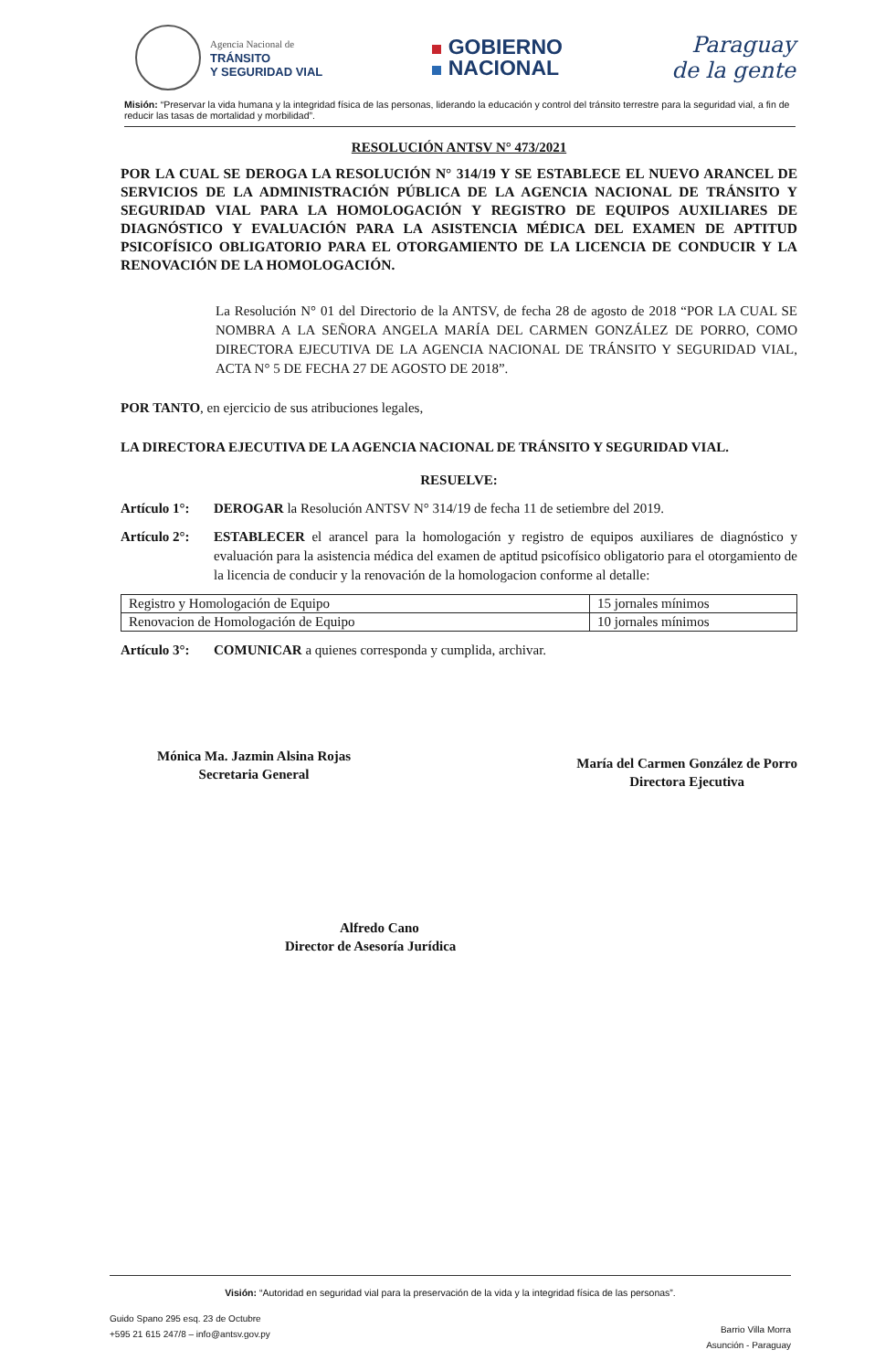Agencia Nacional de
TRÁNSITO
Y SEGURIDAD VIAL
GOBIERNO
NACIONAL
Paraguay
de la gente
Misión: “Preservar la vida humana y la integridad física de las personas, liderando la educación y control del tránsito terrestre para la seguridad vial, a fin de reducir las tasas de mortalidad y morbilidad”.
RESOLUCIÓN ANTSV N° 473/2021
POR LA CUAL SE DEROGA LA RESOLUCIÓN N° 314/19 Y SE ESTABLECE EL NUEVO ARANCEL DE SERVICIOS DE LA ADMINISTRACIÓN PÚBLICA DE LA AGENCIA NACIONAL DE TRÁNSITO Y SEGURIDAD VIAL PARA LA HOMOLOGACIÓN Y REGISTRO DE EQUIPOS AUXILIARES DE DIAGNÓSTICO Y EVALUACIÓN PARA LA ASISTENCIA MÉDICA DEL EXAMEN DE APTITUD PSICOFÍSICO OBLIGATORIO PARA EL OTORGAMIENTO DE LA LICENCIA DE CONDUCIR Y LA RENOVACIÓN DE LA HOMOLOGACIÓN.
La Resolución N° 01 del Directorio de la ANTSV, de fecha 28 de agosto de 2018 “POR LA CUAL SE NOMBRA A LA SEÑORA ANGELA MARÍA DEL CARMEN GONZÁLEZ DE PORRO, COMO DIRECTORA EJECUTIVA DE LA AGENCIA NACIONAL DE TRÁNSITO Y SEGURIDAD VIAL, ACTA N° 5 DE FECHA 27 DE AGOSTO DE 2018”.
POR TANTO, en ejercicio de sus atribuciones legales,
LA DIRECTORA EJECUTIVA DE LA AGENCIA NACIONAL DE TRÁNSITO Y SEGURIDAD VIAL.
RESUELVE:
Artículo 1°:
DEROGAR la Resolución ANTSV N° 314/19 de fecha 11 de setiembre del 2019.
Artículo 2°:
ESTABLECER el arancel para la homologación y registro de equipos auxiliares de diagnóstico y evaluación para la asistencia médica del examen de aptitud psicofísico obligatorio para el otorgamiento de la licencia de conducir y la renovación de la homologacion conforme al detalle:
| Registro y Homologación de Equipo | 15 jornales mínimos |
| Renovacion de Homologación de Equipo | 10 jornales mínimos |
Artículo 3°:
COMUNICAR a quienes corresponda y cumplida, archivar.
Mónica Ma. Jazmin Alsina Rojas
Secretaria General
María del Carmen González de Porro
Directora Ejecutiva
Alfredo Cano
Director de Asesoría Jurídica
Visión: “Autoridad en seguridad vial para la preservación de la vida y la integridad física de las personas”.
Guido Spano 295 esq. 23 de Octubre
+595 21 615 247/8 – info@antsv.gov.py
Barrio Villa Morra
Asunción - Paraguay